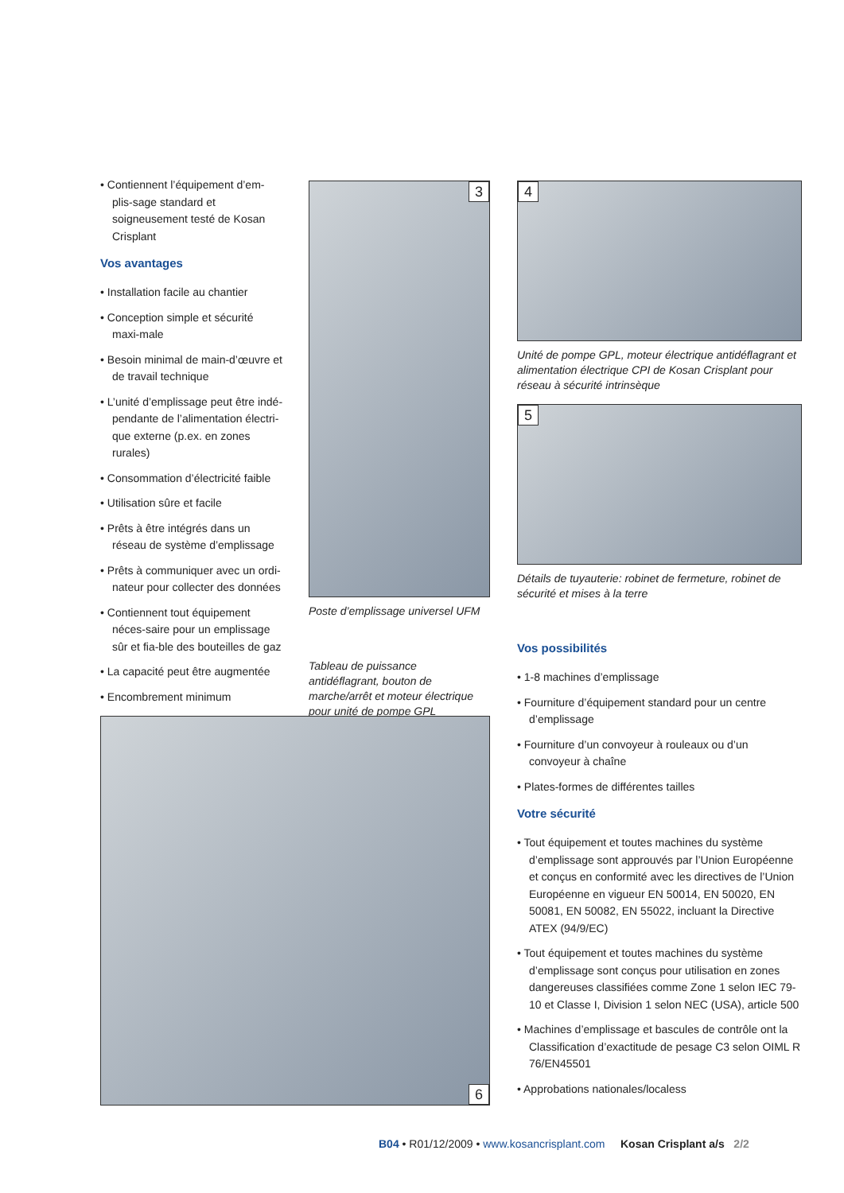• Contiennent l’équipement d’em-plis-sage standard et soigneusement testé de Kosan Crisplant
Vos avantages
• Installation facile au chantier
• Conception simple et sécurité maxi-male
• Besoin minimal de main-d’œuvre et de travail technique
• L’unité d’emplissage peut être indé-pendante de l’alimentation électri-que externe (p.ex. en zones rurales)
• Consommation d’électricité faible
• Utilisation sûre et facile
• Prêts à être intégrés dans un réseau de système d’emplissage
• Prêts à communiquer avec un ordi-nateur pour collecter des données
• Contiennent tout équipement néces-saire pour un emplissage sûr et fia-ble des bouteilles de gaz
• La capacité peut être augmentée
• Encombrement minimum
3
Poste d’emplissage universel UFM
Tableau de puissance antidéflagrant, bouton de marche/arrêt et moteur électrique pour unité de pompe GPL
4
Unité de pompe GPL, moteur électrique antidéflagrant et alimentation électrique CPI de Kosan Crisplant pour réseau à sécurité intrinsèque
5
Détails de tuyauterie: robinet de fermeture, robinet de sécurité et mises à la terre
Vos possibilités
• 1-8 machines d’emplissage
• Fourniture d’équipement standard pour un centre d’emplissage
• Fourniture d’un convoyeur à rouleaux ou d’un convoyeur à chaîne
• Plates-formes de différentes tailles
Votre sécurité
• Tout équipement et toutes machines du système d’emplissage sont approuvés par l’Union Européenne et conçus en conformité avec les directives de l’Union Européenne en vigueur EN 50014, EN 50020, EN 50081, EN 50082, EN 55022, incluant la Directive ATEX (94/9/EC)
• Tout équipement et toutes machines du système d’emplissage sont conçus pour utilisation en zones dangereuses classifiées comme Zone 1 selon IEC 79-10 et Classe I, Division 1 selon NEC (USA), article 500
• Machines d’emplissage et bascules de contrôle ont la Classification d’exactitude de pesage C3 selon OIML R 76/EN45501
• Approbations nationales/localess
6
B04 • R01/12/2009 • www.kosancrisplant.com Kosan Crisplant a/s 2/2